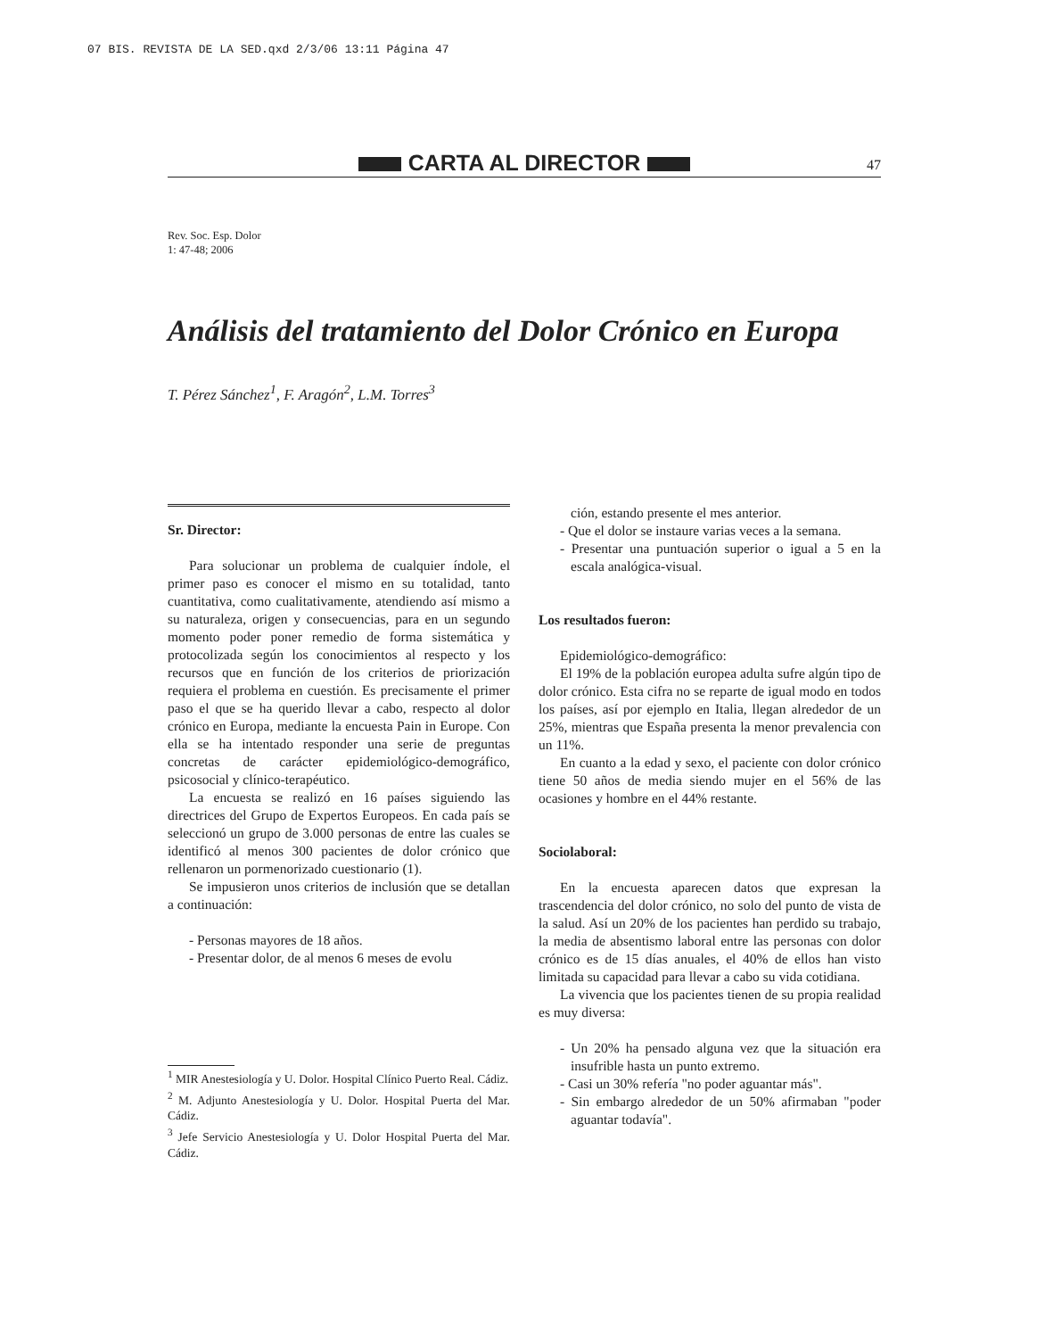07 BIS. REVISTA DE LA SED.qxd 2/3/06 13:11 Página 47
CARTA AL DIRECTOR
47
Rev. Soc. Esp. Dolor
1: 47-48; 2006
Análisis del tratamiento del Dolor Crónico en Europa
T. Pérez Sánchez<sup>1</sup>, F. Aragón<sup>2</sup>, L.M. Torres<sup>3</sup>
Sr. Director:
Para solucionar un problema de cualquier índole, el primer paso es conocer el mismo en su totalidad, tanto cuantitativa, como cualitativamente, atendiendo así mismo a su naturaleza, origen y consecuencias, para en un segundo momento poder poner remedio de forma sistemática y protocolizada según los conocimientos al respecto y los recursos que en función de los criterios de priorización requiera el problema en cuestión. Es precisamente el primer paso el que se ha querido llevar a cabo, respecto al dolor crónico en Europa, mediante la encuesta Pain in Europe. Con ella se ha intentado responder una serie de preguntas concretas de carácter epidemiológico-demográfico, psicosocial y clínico-terapéutico.
La encuesta se realizó en 16 países siguiendo las directrices del Grupo de Expertos Europeos. En cada país se seleccionó un grupo de 3.000 personas de entre las cuales se identificó al menos 300 pacientes de dolor crónico que rellenaron un pormenorizado cuestionario (1).
Se impusieron unos criterios de inclusión que se detallan a continuación:
- Personas mayores de 18 años.
- Presentar dolor, de al menos 6 meses de evolu
<sup>1</sup> MIR Anestesiología y U. Dolor. Hospital Clínico Puerto Real. Cádiz.
<sup>2</sup> M. Adjunto Anestesiología y U. Dolor. Hospital Puerta del Mar. Cádiz.
<sup>3</sup> Jefe Servicio Anestesiología y U. Dolor Hospital Puerta del Mar. Cádiz.
ción, estando presente el mes anterior.
- Que el dolor se instaure varias veces a la semana.
- Presentar una puntuación superior o igual a 5 en la escala analógica-visual.
Los resultados fueron:
Epidemiológico-demográfico:
El 19% de la población europea adulta sufre algún tipo de dolor crónico. Esta cifra no se reparte de igual modo en todos los países, así por ejemplo en Italia, llegan alrededor de un 25%, mientras que España presenta la menor prevalencia con un 11%.
En cuanto a la edad y sexo, el paciente con dolor crónico tiene 50 años de media siendo mujer en el 56% de las ocasiones y hombre en el 44% restante.
Sociolaboral:
En la encuesta aparecen datos que expresan la trascendencia del dolor crónico, no solo del punto de vista de la salud. Así un 20% de los pacientes han perdido su trabajo, la media de absentismo laboral entre las personas con dolor crónico es de 15 días anuales, el 40% de ellos han visto limitada su capacidad para llevar a cabo su vida cotidiana.
La vivencia que los pacientes tienen de su propia realidad es muy diversa:
- Un 20% ha pensado alguna vez que la situación era insufrible hasta un punto extremo.
- Casi un 30% refería "no poder aguantar más".
- Sin embargo alrededor de un 50% afirmaban "poder aguantar todavía".